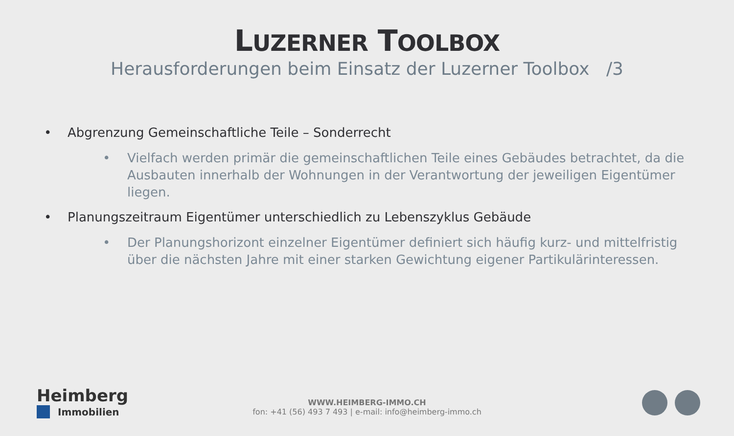LUZERNER TOOLBOX
Herausforderungen beim Einsatz der Luzerner Toolbox /3
• Abgrenzung Gemeinschaftliche Teile – Sonderrecht
• Vielfach werden primär die gemeinschaftlichen Teile eines Gebäudes betrachtet, da die Ausbauten innerhalb der Wohnungen in der Verantwortung der jeweiligen Eigentümer liegen.
• Planungszeitraum Eigentümer unterschiedlich zu Lebenszyklus Gebäude
• Der Planungshorizont einzelner Eigentümer definiert sich häufig kurz- und mittelfristig über die nächsten Jahre mit einer starken Gewichtung eigener Partikulärinteressen.
Heimberg
Immobilien
WWW.HEIMBERG-IMMO.CH
fon: +41 (56) 493 7 493 | e-mail: info@heimberg-immo.ch